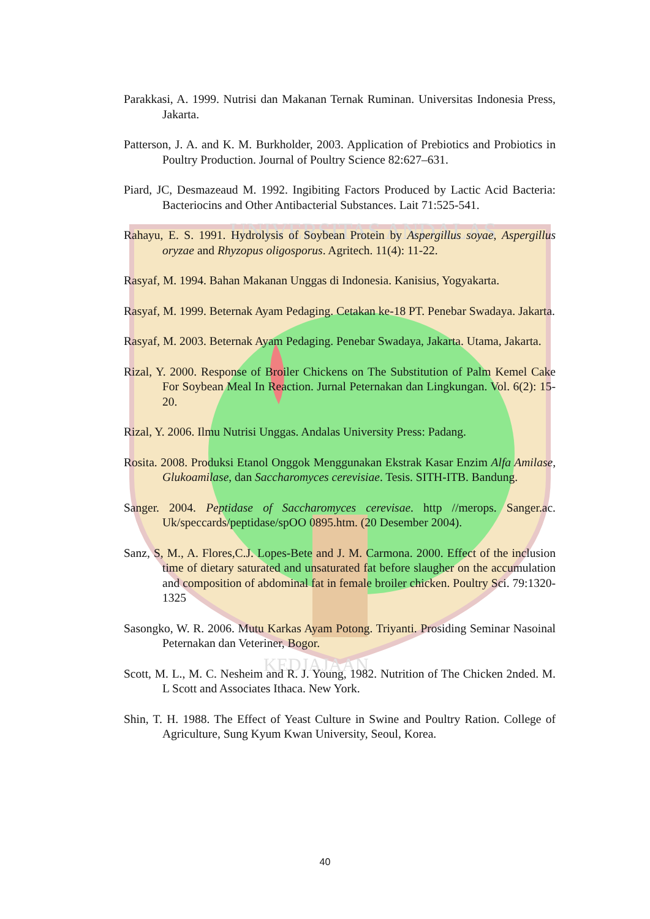UNIVERSITAS ANDALAS
KEDJAJAAN
Parakkasi, A. 1999. Nutrisi dan Makanan Ternak Ruminan. Universitas Indonesia Press, Jakarta.
Patterson, J. A. and K. M. Burkholder, 2003. Application of Prebiotics and Probiotics in Poultry Production. Journal of Poultry Science 82:627–631.
Piard, JC, Desmazeaud M. 1992. Ingibiting Factors Produced by Lactic Acid Bacteria: Bacteriocins and Other Antibacterial Substances. Lait 71:525-541.
Rahayu, E. S. 1991. Hydrolysis of Soybean Protein by Aspergillus soyae, Aspergillus oryzae and Rhyzopus oligosporus. Agritech. 11(4): 11-22.
Rasyaf, M. 1994. Bahan Makanan Unggas di Indonesia. Kanisius, Yogyakarta.
Rasyaf, M. 1999. Beternak Ayam Pedaging. Cetakan ke-18 PT. Penebar Swadaya. Jakarta.
Rasyaf, M. 2003. Beternak Ayam Pedaging. Penebar Swadaya, Jakarta. Utama, Jakarta.
Rizal, Y. 2000. Response of Broiler Chickens on The Substitution of Palm Kemel Cake For Soybean Meal In Reaction. Jurnal Peternakan dan Lingkungan. Vol. 6(2): 15-20.
Rizal, Y. 2006. Ilmu Nutrisi Unggas. Andalas University Press: Padang.
Rosita. 2008. Produksi Etanol Onggok Menggunakan Ekstrak Kasar Enzim Alfa Amilase, Glukoamilase, dan Saccharomyces cerevisiae. Tesis. SITH-ITB. Bandung.
Sanger. 2004. Peptidase of Saccharomyces cerevisae. http //merops. Sanger.ac. Uk/speccards/peptidase/spOO 0895.htm. (20 Desember 2004).
Sanz, S, M., A. Flores,C.J. Lopes-Bete and J. M. Carmona. 2000. Effect of the inclusion time of dietary saturated and unsaturated fat before slaugher on the accumulation and composition of abdominal fat in female broiler chicken. Poultry Sci. 79:1320-1325
Sasongko, W. R. 2006. Mutu Karkas Ayam Potong. Triyanti. Prosiding Seminar Nasoinal Peternakan dan Veteriner, Bogor.
Scott, M. L., M. C. Nesheim and R. J. Young, 1982. Nutrition of The Chicken 2nded. M. L Scott and Associates Ithaca. New York.
Shin, T. H. 1988. The Effect of Yeast Culture in Swine and Poultry Ration. College of Agriculture, Sung Kyum Kwan University, Seoul, Korea.
40